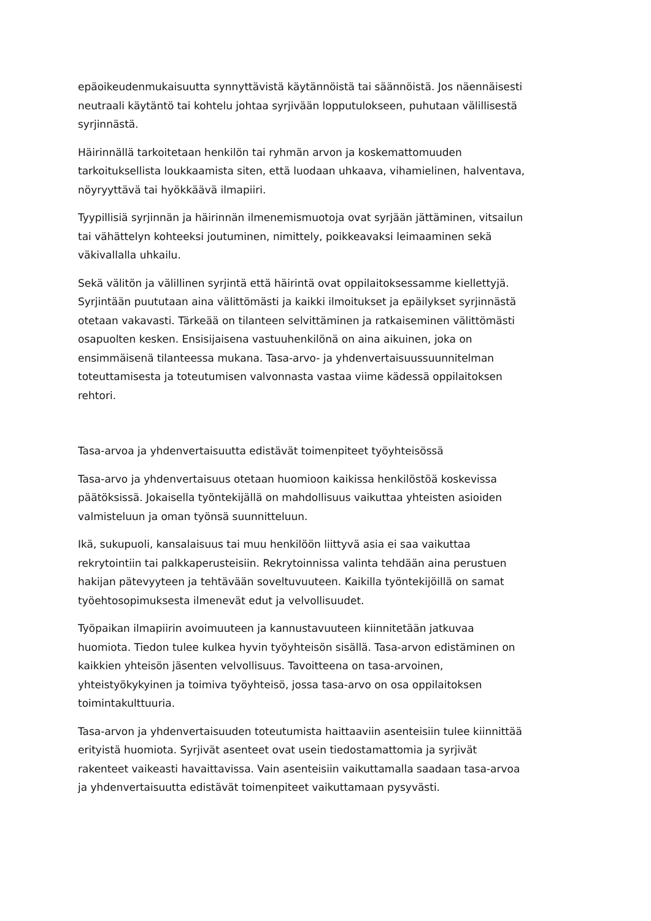epäoikeudenmukaisuutta synnyttävistä käytännöistä tai säännöistä. Jos näennäisesti neutraali käytäntö tai kohtelu johtaa syrjivään lopputulokseen, puhutaan välillisestä syrjinnästä.
Häirinnällä tarkoitetaan henkilön tai ryhmän arvon ja koskemattomuuden tarkoituksellista loukkaamista siten, että luodaan uhkaava, vihamielinen, halventava, nöyryyttävä tai hyökkäävä ilmapiiri.
Tyypillisiä syrjinnän ja häirinnän ilmenemismuotoja ovat syrjään jättäminen, vitsailun tai vähättelyn kohteeksi joutuminen, nimittely, poikkeavaksi leimaaminen sekä väkivallalla uhkailu.
Sekä välitön ja välillinen syrjintä että häirintä ovat oppilaitoksessamme kiellettyjä. Syrjintään puututaan aina välittömästi ja kaikki ilmoitukset ja epäilykset syrjinnästä otetaan vakavasti. Tärkeää on tilanteen selvittäminen ja ratkaiseminen välittömästi osapuolten kesken. Ensisijaisena vastuuhenkilönä on aina aikuinen, joka on ensimmäisenä tilanteessa mukana. Tasa-arvo- ja yhdenvertaisuussuunnitelman toteuttamisesta ja toteutumisen valvonnasta vastaa viime kädessä oppilaitoksen rehtori.
Tasa-arvoa ja yhdenvertaisuutta edistävät toimenpiteet työyhteisössä
Tasa-arvo ja yhdenvertaisuus otetaan huomioon kaikissa henkilöstöä koskevissa päätöksissä. Jokaisella työntekijällä on mahdollisuus vaikuttaa yhteisten asioiden valmisteluun ja oman työnsä suunnitteluun.
Ikä, sukupuoli, kansalaisuus tai muu henkilöön liittyvä asia ei saa vaikuttaa rekrytointiin tai palkkaperusteisiin. Rekrytoinnissa valinta tehdään aina perustuen hakijan pätevyyteen ja tehtävään soveltuvuuteen. Kaikilla työntekijöillä on samat työehtosopimuksesta ilmenevät edut ja velvollisuudet.
Työpaikan ilmapiirin avoimuuteen ja kannustavuuteen kiinnitetään jatkuvaa huomiota. Tiedon tulee kulkea hyvin työyhteisön sisällä. Tasa-arvon edistäminen on kaikkien yhteisön jäsenten velvollisuus. Tavoitteena on tasa-arvoinen, yhteistyökykyinen ja toimiva työyhteisö, jossa tasa-arvo on osa oppilaitoksen toimintakulttuuria.
Tasa-arvon ja yhdenvertaisuuden toteutumista haittaaviin asenteisiin tulee kiinnittää erityistä huomiota. Syrjivät asenteet ovat usein tiedostamattomia ja syrjivät rakenteet vaikeasti havaittavissa. Vain asenteisiin vaikuttamalla saadaan tasa-arvoa ja yhdenvertaisuutta edistävät toimenpiteet vaikuttamaan pysyvästi.